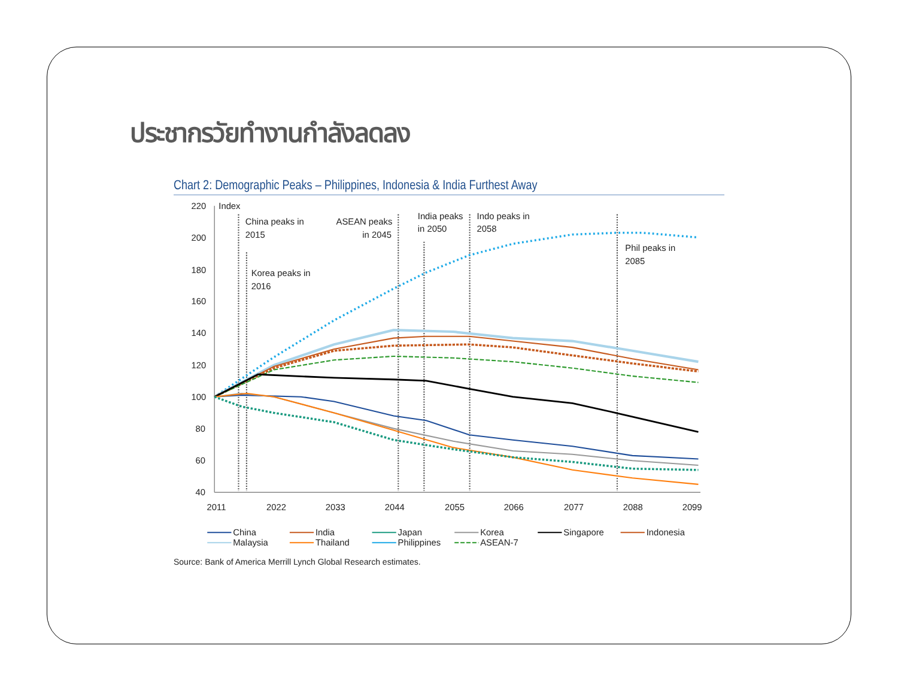ประชากรวัยทำงานกำลังลดลง
Chart 2: Demographic Peaks – Philippines, Indonesia & India Furthest Away
220
200
180
160
140
120
100
80
60
40
Index
2011
2022
2033
2044
2055
2066
2077
2088
2099
China peaks in
2015
Korea peaks in
2016
ASEAN peaks
in 2045
India peaks
in 2050
Indo peaks in
2058
Phil peaks in
2085
China
India
Japan
Korea
Singapore
Indonesia
Malaysia
Thailand
Philippines
ASEAN-7
Source: Bank of America Merrill Lynch Global Research estimates.